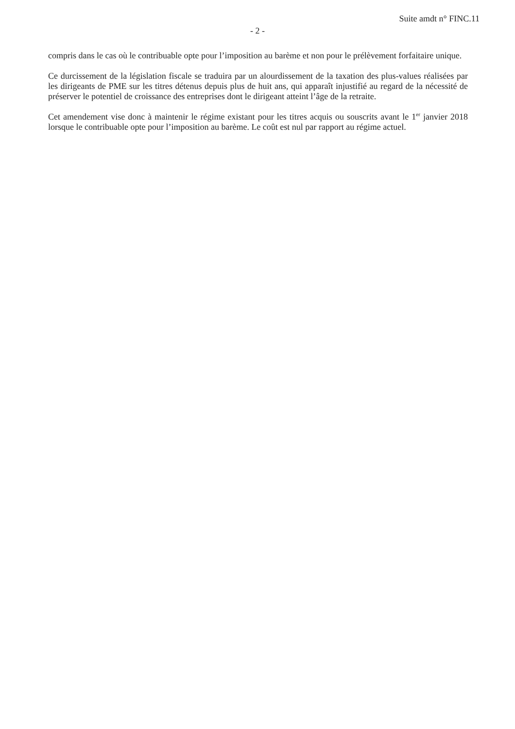Suite amdt n° FINC.11
- 2 -
compris dans le cas où le contribuable opte pour l’imposition au barème et non pour le prélèvement forfaitaire unique.
Ce durcissement de la législation fiscale se traduira par un alourdissement de la taxation des plus-values réalisées par les dirigeants de PME sur les titres détenus depuis plus de huit ans, qui apparaît injustifié au regard de la nécessité de préserver le potentiel de croissance des entreprises dont le dirigeant atteint l’âge de la retraite.
Cet amendement vise donc à maintenir le régime existant pour les titres acquis ou souscrits avant le 1<sup>er</sup> janvier 2018 lorsque le contribuable opte pour l’imposition au barème. Le coût est nul par rapport au régime actuel.